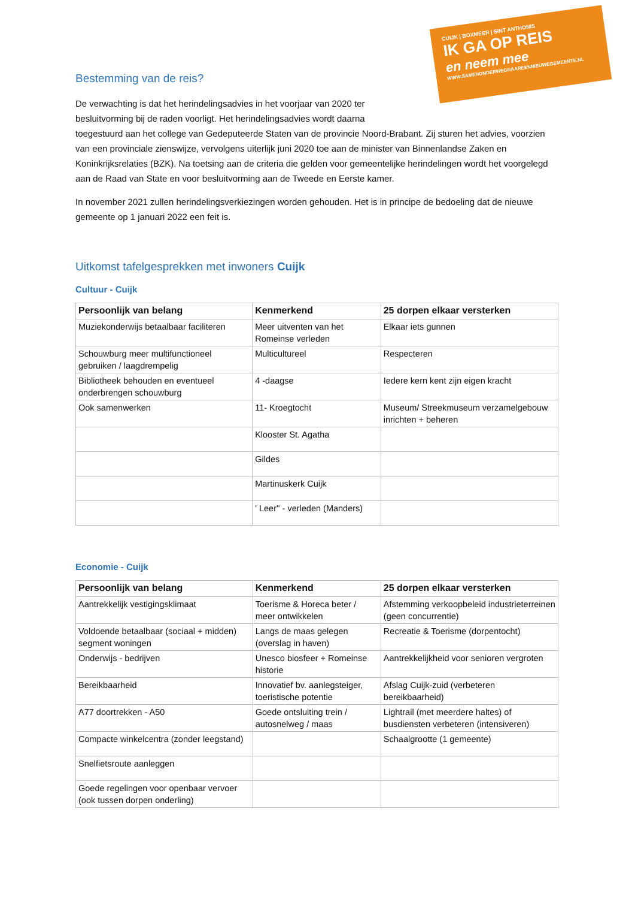CUIJK | BOXMEER | SINT ANTHONIS
IK GA OP REIS
en neem mee
WWW.SAMENONDERWEGNAAREENNIEUWEGEMEENTE.NL
Bestemming van de reis?
De verwachting is dat het herindelingsadvies in het voorjaar van 2020 ter
besluitvorming bij de raden voorligt. Het herindelingsadvies wordt daarna
toegestuurd aan het college van Gedeputeerde Staten van de provincie Noord-Brabant. Zij sturen het advies, voorzien van een provinciale zienswijze, vervolgens uiterlijk juni 2020 toe aan de minister van Binnenlandse Zaken en Koninkrijksrelaties (BZK). Na toetsing aan de criteria die gelden voor gemeentelijke herindelingen wordt het voorgelegd aan de Raad van State en voor besluitvorming aan de Tweede en Eerste kamer.
In november 2021 zullen herindelingsverkiezingen worden gehouden. Het is in principe de bedoeling dat de nieuwe gemeente op 1 januari 2022 een feit is.
Uitkomst tafelgesprekken met inwoners Cuijk
Cultuur - Cuijk
| Persoonlijk van belang | Kenmerkend | 25 dorpen elkaar versterken |
| --- | --- | --- |
| Muziekonderwijs betaalbaar faciliteren | Meer uitventen van het Romeinse verleden | Elkaar iets gunnen |
| Schouwburg meer multifunctioneel gebruiken / laagdrempelig | Multicultureel | Respecteren |
| Bibliotheek behouden en eventueel onderbrengen schouwburg | 4 -daagse | Iedere kern kent zijn eigen kracht |
| Ook samenwerken | 11- Kroegtocht | Museum/ Streekmuseum verzamelgebouw inrichten + beheren |
| | Klooster St. Agatha | |
| | Gildes | |
| | Martinuskerk Cuijk | |
| | ' Leer'' - verleden (Manders) | |
Economie - Cuijk
| Persoonlijk van belang | Kenmerkend | 25 dorpen elkaar versterken |
| --- | --- | --- |
| Aantrekkelijk vestigingsklimaat | Toerisme & Horeca beter / meer ontwikkelen | Afstemming verkoopbeleid industrieterreinen (geen concurrentie) |
| Voldoende betaalbaar (sociaal + midden) segment woningen | Langs de maas gelegen (overslag in haven) | Recreatie & Toerisme (dorpentocht) |
| Onderwijs - bedrijven | Unesco biosfeer + Romeinse historie | Aantrekkelijkheid voor senioren vergroten |
| Bereikbaarheid | Innovatief bv. aanlegsteiger, toeristische potentie | Afslag Cuijk-zuid (verbeteren bereikbaarheid) |
| A77 doortrekken - A50 | Goede ontsluiting trein / autosnelweg / maas | Lightrail (met meerdere haltes) of busdiensten verbeteren (intensiveren) |
| Compacte winkelcentra (zonder leegstand) | | Schaalgrootte (1 gemeente) |
| Snelfietsroute aanleggen | | |
| Goede regelingen voor openbaar vervoer (ook tussen dorpen onderling) | | |